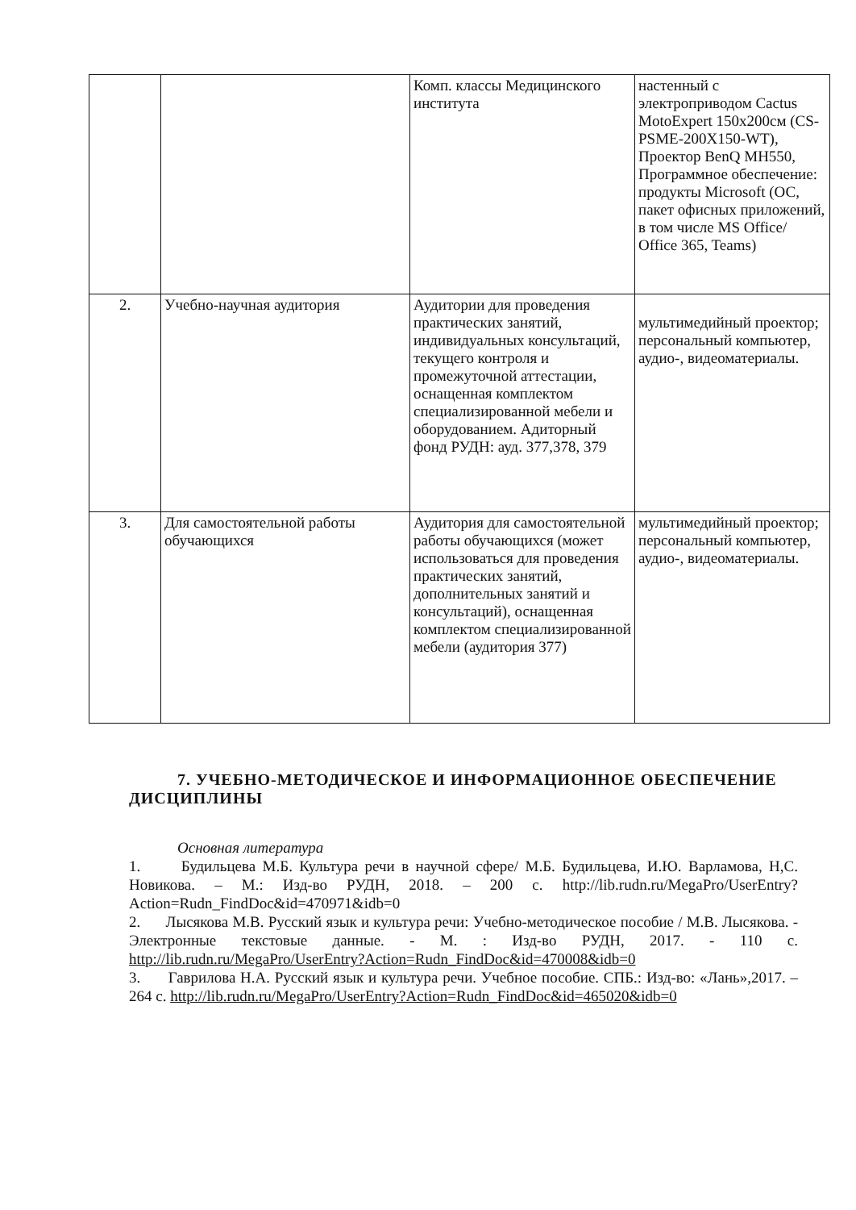| | | Комп. классы Медицинского института | настенный с электроприводом Cactus MotoExpert 150x200см (CS-PSME-200X150-WT), Проектор BenQ MH550, Программное обеспечение: продукты Microsoft (ОС, пакет офисных приложений, в том числе MS Office/ Office 365, Teams) |
| 2. | Учебно-научная аудитория | Аудитории для проведения практических занятий, индивидуальных консультаций, текущего контроля и промежуточной аттестации, оснащенная комплектом специализированной мебели и оборудованием. Адиторный фонд РУДН: ауд. 377,378, 379 | мультимедийный проектор; персональный компьютер, аудио-, видеоматериалы. |
| 3. | Для самостоятельной работы обучающихся | Аудитория для самостоятельной работы обучающихся (может использоваться для проведения практических занятий, дополнительных занятий и консультаций), оснащенная комплектом специализированной мебели (аудитория 377) | мультимедийный проектор; персональный компьютер, аудио-, видеоматериалы. |
7. УЧЕБНО-МЕТОДИЧЕСКОЕ И ИНФОРМАЦИОННОЕ ОБЕСПЕЧЕНИЕ ДИСЦИПЛИНЫ
Основная литература
1. Будильцева М.Б. Культура речи в научной сфере/ М.Б. Будильцева, И.Ю. Варламова, Н,С. Новикова. – М.: Изд-во РУДН, 2018. – 200 с. http://lib.rudn.ru/MegaPro/UserEntry?Action=Rudn_FindDoc&id=470971&idb=0
2. Лысякова М.В. Русский язык и культура речи: Учебно-методическое пособие / М.В. Лысякова. - Электронные текстовые данные. - М. : Изд-во РУДН, 2017. - 110 с. http://lib.rudn.ru/MegaPro/UserEntry?Action=Rudn_FindDoc&id=470008&idb=0
3. Гаврилова Н.А. Русский язык и культура речи. Учебное пособие. СПБ.: Изд-во: «Лань»,2017. – 264 с. http://lib.rudn.ru/MegaPro/UserEntry?Action=Rudn_FindDoc&id=465020&idb=0